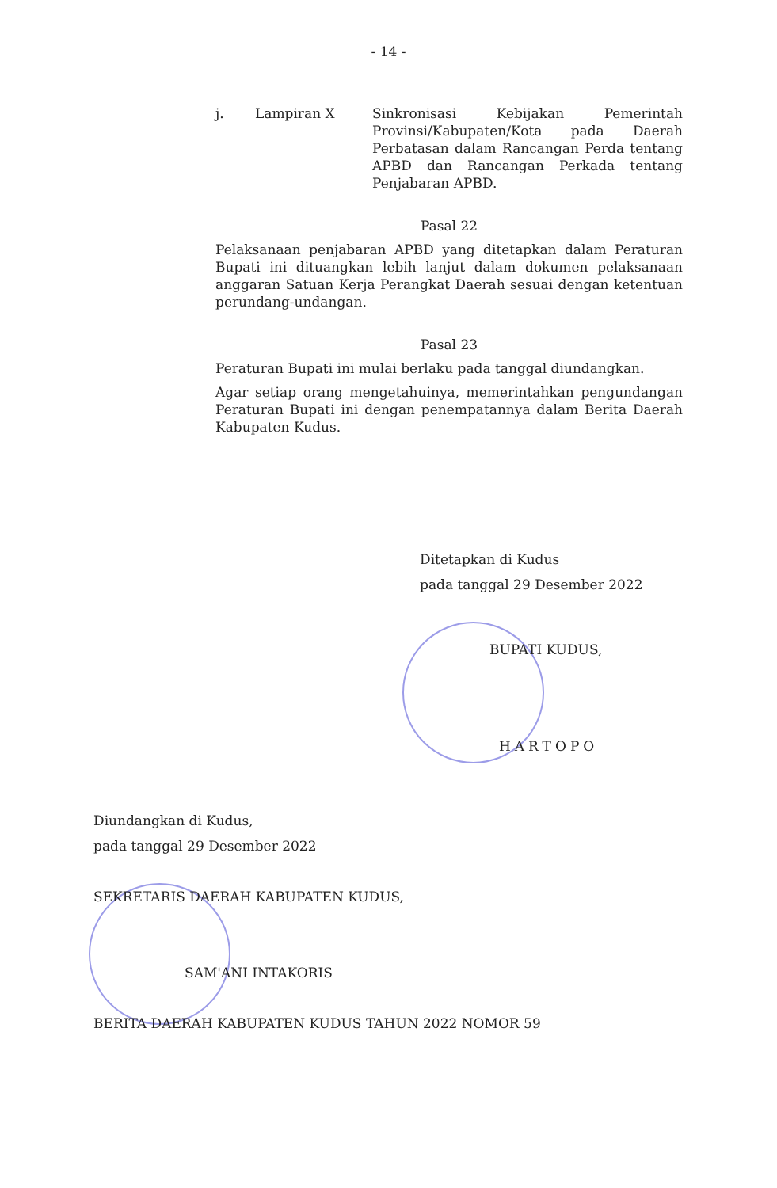- 14 -
j. Lampiran X Sinkronisasi Kebijakan Pemerintah Provinsi/Kabupaten/Kota pada Daerah Perbatasan dalam Rancangan Perda tentang APBD dan Rancangan Perkada tentang Penjabaran APBD.
Pasal 22
Pelaksanaan penjabaran APBD yang ditetapkan dalam Peraturan Bupati ini dituangkan lebih lanjut dalam dokumen pelaksanaan anggaran Satuan Kerja Perangkat Daerah sesuai dengan ketentuan perundang-undangan.
Pasal 23
Peraturan Bupati ini mulai berlaku pada tanggal diundangkan.
Agar setiap orang mengetahuinya, memerintahkan pengundangan Peraturan Bupati ini dengan penempatannya dalam Berita Daerah Kabupaten Kudus.
Ditetapkan di Kudus
pada tanggal 29 Desember 2022
BUPATI KUDUS,
HARTOPO
Diundangkan di Kudus,
pada tanggal 29 Desember 2022
SEKRETARIS DAERAH KABUPATEN KUDUS,
SAM'ANI INTAKORIS
BERITA DAERAH KABUPATEN KUDUS TAHUN 2022 NOMOR 59